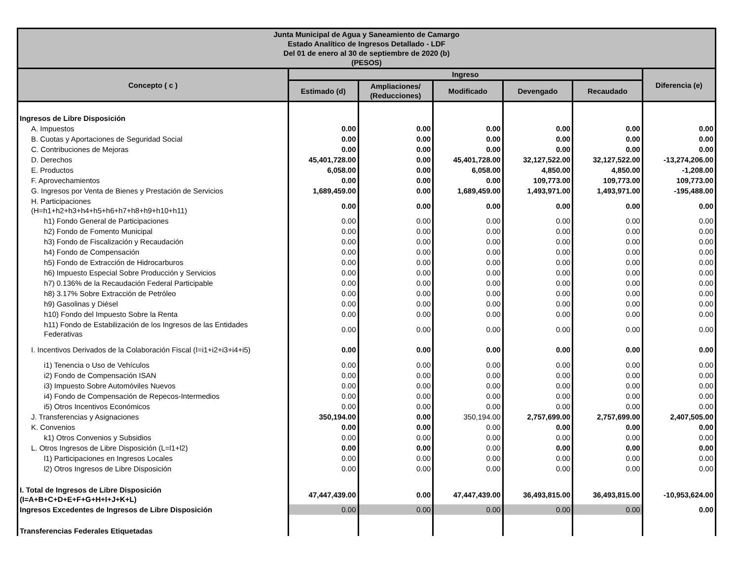| Junta Municipal de Agua y Saneamiento de Camargo Estado Analítico de Ingresos Detallado - LDF Del 01 de enero al 30 de septiembre de 2020 (b) (PESOS) | | | | | | |
| --- | --- | --- | --- | --- | --- | --- |
| Concepto ( c ) | Ingreso | | | | | Diferencia (e) |
| | Estimado (d) | Ampliaciones/ (Reducciones) | Modificado | Devengado | Recaudado | |
| Ingresos de Libre Disposición | | | | | | |
| A. Impuestos | 0.00 | 0.00 | 0.00 | 0.00 | 0.00 | 0.00 |
| B. Cuotas y Aportaciones de Seguridad Social | 0.00 | 0.00 | 0.00 | 0.00 | 0.00 | 0.00 |
| C. Contribuciones de Mejoras | 0.00 | 0.00 | 0.00 | 0.00 | 0.00 | 0.00 |
| D. Derechos | 45,401,728.00 | 0.00 | 45,401,728.00 | 32,127,522.00 | 32,127,522.00 | -13,274,206.00 |
| E. Productos | 6,058.00 | 0.00 | 6,058.00 | 4,850.00 | 4,850.00 | -1,208.00 |
| F. Aprovechamientos | 0.00 | 0.00 | 0.00 | 109,773.00 | 109,773.00 | 109,773.00 |
| G. Ingresos por Venta de Bienes y Prestación de Servicios | 1,689,459.00 | 0.00 | 1,689,459.00 | 1,493,971.00 | 1,493,971.00 | -195,488.00 |
| H. Participaciones (H=h1+h2+h3+h4+h5+h6+h7+h8+h9+h10+h11) | 0.00 | 0.00 | 0.00 | 0.00 | 0.00 | 0.00 |
| h1) Fondo General de Participaciones | 0.00 | 0.00 | 0.00 | 0.00 | 0.00 | 0.00 |
| h2) Fondo de Fomento Municipal | 0.00 | 0.00 | 0.00 | 0.00 | 0.00 | 0.00 |
| h3) Fondo de Fiscalización y Recaudación | 0.00 | 0.00 | 0.00 | 0.00 | 0.00 | 0.00 |
| h4) Fondo de Compensación | 0.00 | 0.00 | 0.00 | 0.00 | 0.00 | 0.00 |
| h5) Fondo de Extracción de Hidrocarburos | 0.00 | 0.00 | 0.00 | 0.00 | 0.00 | 0.00 |
| h6) Impuesto Especial Sobre Producción y Servicios | 0.00 | 0.00 | 0.00 | 0.00 | 0.00 | 0.00 |
| h7) 0.136% de la Recaudación Federal Participable | 0.00 | 0.00 | 0.00 | 0.00 | 0.00 | 0.00 |
| h8) 3.17% Sobre Extracción de Petróleo | 0.00 | 0.00 | 0.00 | 0.00 | 0.00 | 0.00 |
| h9) Gasolinas y Diésel | 0.00 | 0.00 | 0.00 | 0.00 | 0.00 | 0.00 |
| h10) Fondo del Impuesto Sobre la Renta | 0.00 | 0.00 | 0.00 | 0.00 | 0.00 | 0.00 |
| h11) Fondo de Estabilización de los Ingresos de las Entidades Federativas | 0.00 | 0.00 | 0.00 | 0.00 | 0.00 | 0.00 |
| I. Incentivos Derivados de la Colaboración Fiscal (I=i1+i2+i3+i4+i5) | 0.00 | 0.00 | 0.00 | 0.00 | 0.00 | 0.00 |
| i1) Tenencia o Uso de Vehículos | 0.00 | 0.00 | 0.00 | 0.00 | 0.00 | 0.00 |
| i2) Fondo de Compensación ISAN | 0.00 | 0.00 | 0.00 | 0.00 | 0.00 | 0.00 |
| i3) Impuesto Sobre Automóviles Nuevos | 0.00 | 0.00 | 0.00 | 0.00 | 0.00 | 0.00 |
| i4) Fondo de Compensación de Repecos-Intermedios | 0.00 | 0.00 | 0.00 | 0.00 | 0.00 | 0.00 |
| i5) Otros Incentivos Económicos | 0.00 | 0.00 | 0.00 | 0.00 | 0.00 | 0.00 |
| J. Transferencias y Asignaciones | 350,194.00 | 0.00 | 350,194.00 | 2,757,699.00 | 2,757,699.00 | 2,407,505.00 |
| K. Convenios | 0.00 | 0.00 | 0.00 | 0.00 | 0.00 | 0.00 |
| k1) Otros Convenios y Subsidios | 0.00 | 0.00 | 0.00 | 0.00 | 0.00 | 0.00 |
| L. Otros Ingresos de Libre Disposición (L=l1+l2) | 0.00 | 0.00 | 0.00 | 0.00 | 0.00 | 0.00 |
| l1) Participaciones en Ingresos Locales | 0.00 | 0.00 | 0.00 | 0.00 | 0.00 | 0.00 |
| l2) Otros Ingresos de Libre Disposición | 0.00 | 0.00 | 0.00 | 0.00 | 0.00 | 0.00 |
| I. Total de Ingresos de Libre Disposición (I=A+B+C+D+E+F+G+H+I+J+K+L) | 47,447,439.00 | 0.00 | 47,447,439.00 | 36,493,815.00 | 36,493,815.00 | -10,953,624.00 |
| Ingresos Excedentes de Ingresos de Libre Disposición | 0.00 | 0.00 | 0.00 | 0.00 | 0.00 | 0.00 |
| Transferencias Federales Etiquetadas | | | | | | |